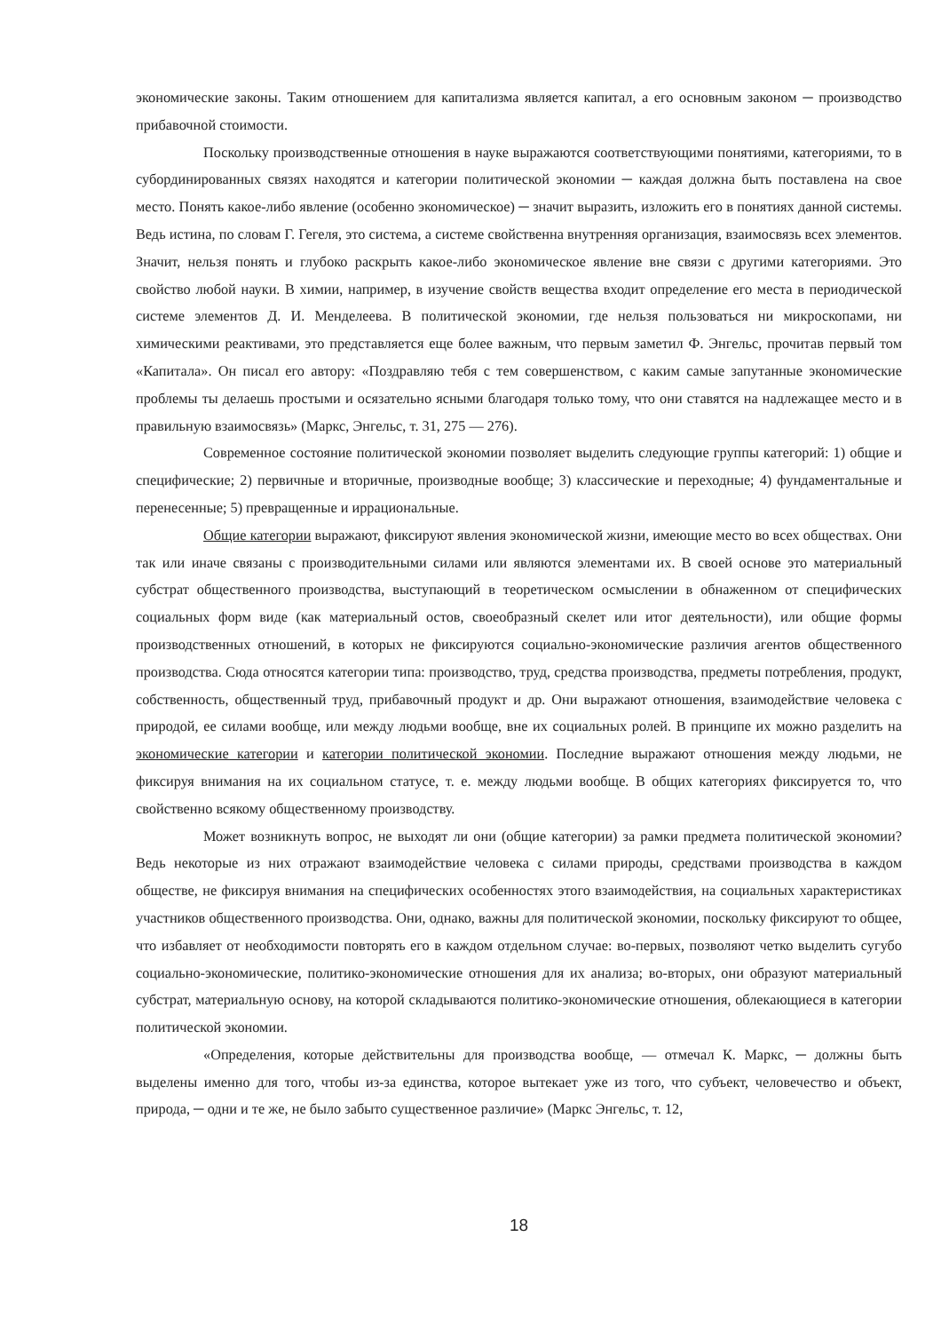экономические законы. Таким отношением для капитализма является капитал, а его основным законом ─ производство прибавочной стоимости.
Поскольку производственные отношения в науке выражаются соответствующими понятиями, категориями, то в субординированных связях находятся и категории политической экономии ─ каждая должна быть поставлена на свое место. Понять какое-либо явление (особенно экономическое) ─ значит выразить, изложить его в понятиях данной системы. Ведь истина, по словам Г. Гегеля, это система, а системе свойственна внутренняя организация, взаимосвязь всех элементов. Значит, нельзя понять и глубоко раскрыть какое-либо экономическое явление вне связи с другими категориями. Это свойство любой науки. В химии, например, в изучение свойств вещества входит определение его места в периодической системе элементов Д. И. Менделеева. В политической экономии, где нельзя пользоваться ни микроскопами, ни химическими реактивами, это представляется еще более важным, что первым заметил Ф. Энгельс, прочитав первый том «Капитала». Он писал его автору: «Поздравляю тебя с тем совершенством, с каким самые запутанные экономические проблемы ты делаешь простыми и осязательно ясными благодаря только тому, что они ставятся на надлежащее место и в правильную взаимосвязь» (Маркс, Энгельс, т. 31, 275 — 276).
Современное состояние политической экономии позволяет выделить следующие группы категорий: 1) общие и специфические; 2) первичные и вторичные, производные вообще; 3) классические и переходные; 4) фундаментальные и перенесенные; 5) превращенные и иррациональные.
Общие категории выражают, фиксируют явления экономической жизни, имеющие место во всех обществах. Они так или иначе связаны с производительными силами или являются элементами их. В своей основе это материальный субстрат общественного производства, выступающий в теоретическом осмыслении в обнаженном от специфических социальных форм виде (как материальный остов, своеобразный скелет или итог деятельности), или общие формы производственных отношений, в которых не фиксируются социально-экономические различия агентов общественного производства. Сюда относятся категории типа: производство, труд, средства производства, предметы потребления, продукт, собственность, общественный труд, прибавочный продукт и др. Они выражают отношения, взаимодействие человека с природой, ее силами вообще, или между людьми вообще, вне их социальных ролей. В принципе их можно разделить на экономические категории и категории политической экономии. Последние выражают отношения между людьми, не фиксируя внимания на их социальном статусе, т. е. между людьми вообще. В общих категориях фиксируется то, что свойственно всякому общественному производству.
Может возникнуть вопрос, не выходят ли они (общие категории) за рамки предмета политической экономии? Ведь некоторые из них отражают взаимодействие человека с силами природы, средствами производства в каждом обществе, не фиксируя внимания на специфических особенностях этого взаимодействия, на социальных характеристиках участников общественного производства. Они, однако, важны для политической экономии, поскольку фиксируют то общее, что избавляет от необходимости повторять его в каждом отдельном случае: во-первых, позволяют четко выделить сугубо социально-экономические, политико-экономические отношения для их анализа; во-вторых, они образуют материальный субстрат, материальную основу, на которой складываются политико-экономические отношения, облекающиеся в категории политической экономии.
«Определения, которые действительны для производства вообще, — отмечал К. Маркс, ─ должны быть выделены именно для того, чтобы из-за единства, которое вытекает уже из того, что субъект, человечество и объект, природа, ─ одни и те же, не было забыто существенное различие» (Маркс Энгельс, т. 12,
18